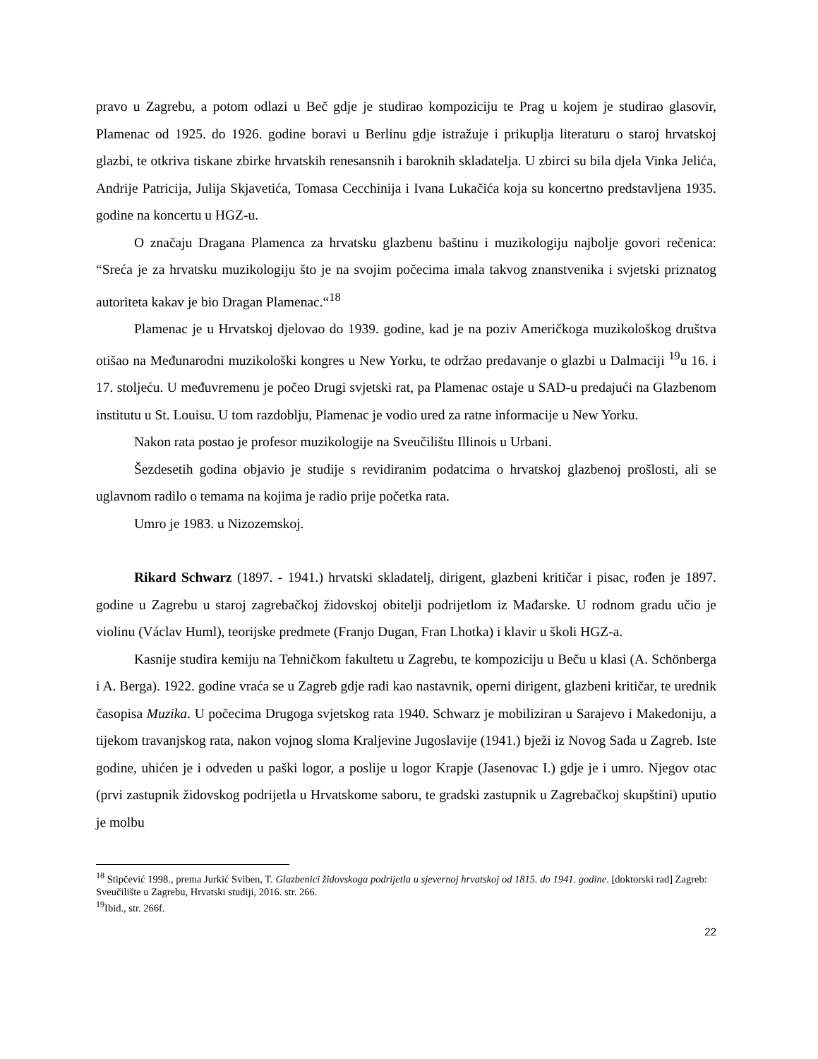pravo u Zagrebu, a potom odlazi u Beč gdje je studirao kompoziciju te Prag u kojem je studirao glasovir, Plamenac od 1925. do 1926. godine boravi u Berlinu gdje istražuje i prikuplja literaturu o staroj hrvatskoj glazbi, te otkriva tiskane zbirke hrvatskih renesansnih i baroknih skladatelja. U zbirci su bila djela Vinka Jelića, Andrije Patricija, Julija Skjavetića, Tomasa Cecchinija i Ivana Lukačića koja su koncertno predstavljena 1935. godine na koncertu u HGZ-u.
O značaju Dragana Plamenca za hrvatsku glazbenu baštinu i muzikologiju najbolje govori rečenica: “Sreća je za hrvatsku muzikologiju što je na svojim počecima imala takvog znanstvenika i svjetski priznatog autoriteta kakav je bio Dragan Plamenac.“<sup>18</sup>
Plamenac je u Hrvatskoj djelovao do 1939. godine, kad je na poziv Američkoga muzikološkog društva otišao na Međunarodni muzikološki kongres u New Yorku, te održao predavanje o glazbi u Dalmaciji <sup>19</sup>u 16. i 17. stoljeću. U međuvremenu je počeo Drugi svjetski rat, pa Plamenac ostaje u SAD-u predajući na Glazbenom institutu u St. Louisu. U tom razdoblju, Plamenac je vodio ured za ratne informacije u New Yorku.
Nakon rata postao je profesor muzikologije na Sveučilištu Illinois u Urbani.
Šezdesetih godina objavio je studije s revidiranim podatcima o hrvatskoj glazbenoj prošlosti, ali se uglavnom radilo o temama na kojima je radio prije početka rata.
Umro je 1983. u Nizozemskoj.
Rikard Schwarz (1897. - 1941.) hrvatski skladatelj, dirigent, glazbeni kritičar i pisac, rođen je 1897. godine u Zagrebu u staroj zagrebačkoj židovskoj obitelji podrijetlom iz Mađarske. U rodnom gradu učio je violinu (Václav Huml), teorijske predmete (Franjo Dugan, Fran Lhotka) i klavir u školi HGZ-a.
Kasnije studira kemiju na Tehničkom fakultetu u Zagrebu, te kompoziciju u Beču u klasi (A. Schönberga i A. Berga). 1922. godine vraća se u Zagreb gdje radi kao nastavnik, operni dirigent, glazbeni kritičar, te urednik časopisa Muzika. U počecima Drugoga svjetskog rata 1940. Schwarz je mobiliziran u Sarajevo i Makedoniju, a tijekom travanjskog rata, nakon vojnog sloma Kraljevine Jugoslavije (1941.) bježi iz Novog Sada u Zagreb. Iste godine, uhićen je i odveden u paški logor, a poslije u logor Krapje (Jasenovac I.) gdje je i umro. Njegov otac (prvi zastupnik židovskog podrijetla u Hrvatskome saboru, te gradski zastupnik u Zagrebačkoj skupštini) uputio je molbu
<sup>18</sup> Stipčević 1998., prema Jurkić Sviben, T. Glazbenici židovskoga podrijetla u sjevernoj hrvatskoj od 1815. do 1941. godine. [doktorski rad] Zagreb: Sveučilište u Zagrebu, Hrvatski studiji, 2016. str. 266.
<sup>19</sup> Ibid., str. 266f.
22